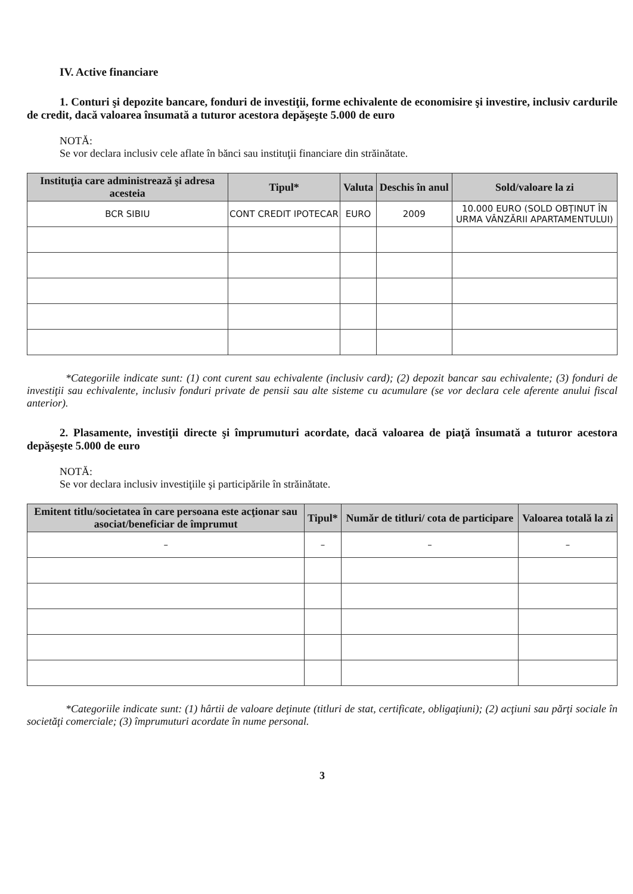IV. Active financiare
1. Conturi şi depozite bancare, fonduri de investiţii, forme echivalente de economisire şi investire, inclusiv cardurile de credit, dacă valoarea însumată a tuturor acestora depăşeşte 5.000 de euro
NOTĂ:
Se vor declara inclusiv cele aflate în bănci sau instituţii financiare din străinătate.
| Instituţia care administrează şi adresa acesteia | Tipul* | Valuta | Deschis în anul | Sold/valoare la zi |
| --- | --- | --- | --- | --- |
| BCR SIBIU | CONT CREDIT IPOTECAR | EURO | 2009 | 10.000 EURO (SOLD OBŢINUT ÎN URMA VÂNZĂRII APARTAMENTULUI) |
*Categoriile indicate sunt: (1) cont curent sau echivalente (inclusiv card); (2) depozit bancar sau echivalente; (3) fonduri de investiţii sau echivalente, inclusiv fonduri private de pensii sau alte sisteme cu acumulare (se vor declara cele aferente anului fiscal anterior).
2. Plasamente, investiţii directe şi împrumuturi acordate, dacă valoarea de piaţă însumată a tuturor acestora depăşeşte 5.000 de euro
NOTĂ:
Se vor declara inclusiv investiţiile şi participările în străinătate.
| Emitent titlu/societatea în care persoana este acţionar sau asociat/beneficiar de împrumut | Tipul* | Număr de titluri/ cota de participare | Valoarea totală la zi |
| --- | --- | --- | --- |
| – | – | – | – |
*Categoriile indicate sunt: (1) hârtii de valoare deţinute (titluri de stat, certificate, obligaţiuni); (2) acţiuni sau părţi sociale în societăţi comerciale; (3) împrumuturi acordate în nume personal.
3